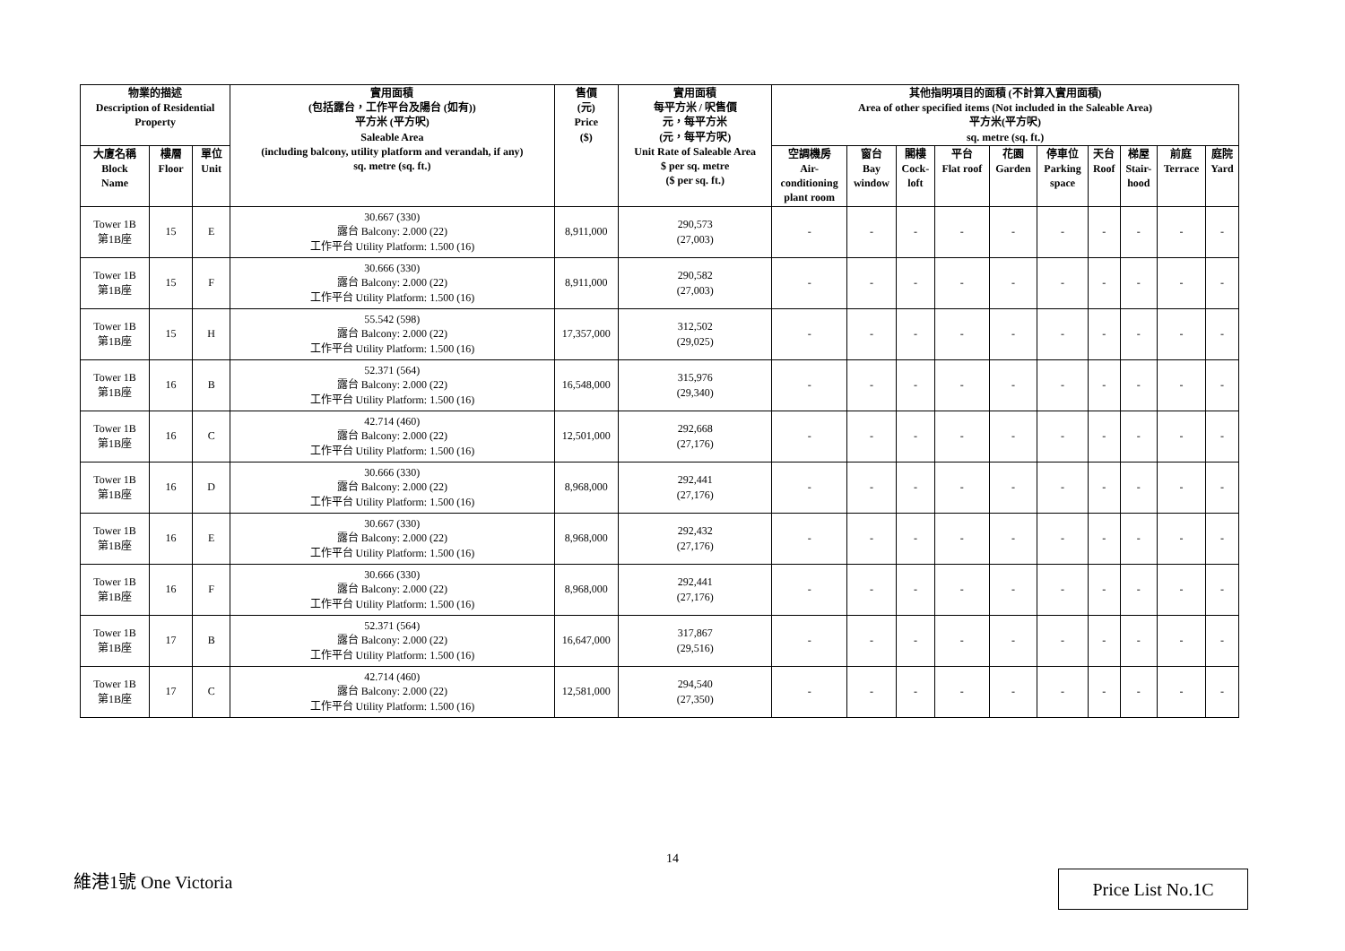| 物業的描述 Description of Residential Property | | | 實用面積 (包括露台，工作平台及陽台 (如有)) 平方米 (平方呎) Saleable Area (including balcony, utility platform and verandah, if any) sq. metre (sq. ft.) | 售價 (元) Price ($) | 實用面積 每平方米 / 呎售價 元，每平方米 (元，每平方呎) Unit Rate of Saleable Area $ per sq. metre ($ per sq. ft.) | 其他指明項目的面積 (不計算入實用面積) Area of other specified items (Not included in the Saleable Area) 平方米(平方呎) sq. metre (sq. ft.) | | | | | | | | | |
| --- | --- | --- | --- | --- | --- | --- | --- | --- | --- | --- | --- | --- | --- | --- | --- |
| 大廈名稱 Block Name | 樓層 Floor | 單位 Unit | | | | 空調機房 Air- conditioning plant room | 窗台 Bay window | 閣樓 Cock- loft | 平台 Flat roof | 花園 Garden | 停車位 Parking space | 天台 Roof | 梯屋 Stair- hood | 前庭 Terrace | 庭院 Yard |
| Tower 1B 第1B座 | 15 | E | 30.667 (330) 露台 Balcony: 2.000 (22) 工作平台 Utility Platform: 1.500 (16) | 8,911,000 | 290,573 (27,003) | - | - | - | - | - | - | - | - | - | - |
| Tower 1B 第1B座 | 15 | F | 30.666 (330) 露台 Balcony: 2.000 (22) 工作平台 Utility Platform: 1.500 (16) | 8,911,000 | 290,582 (27,003) | - | - | - | - | - | - | - | - | - | - |
| Tower 1B 第1B座 | 15 | H | 55.542 (598) 露台 Balcony: 2.000 (22) 工作平台 Utility Platform: 1.500 (16) | 17,357,000 | 312,502 (29,025) | - | - | - | - | - | - | - | - | - | - |
| Tower 1B 第1B座 | 16 | B | 52.371 (564) 露台 Balcony: 2.000 (22) 工作平台 Utility Platform: 1.500 (16) | 16,548,000 | 315,976 (29,340) | - | - | - | - | - | - | - | - | - | - |
| Tower 1B 第1B座 | 16 | C | 42.714 (460) 露台 Balcony: 2.000 (22) 工作平台 Utility Platform: 1.500 (16) | 12,501,000 | 292,668 (27,176) | - | - | - | - | - | - | - | - | - | - |
| Tower 1B 第1B座 | 16 | D | 30.666 (330) 露台 Balcony: 2.000 (22) 工作平台 Utility Platform: 1.500 (16) | 8,968,000 | 292,441 (27,176) | - | - | - | - | - | - | - | - | - | - |
| Tower 1B 第1B座 | 16 | E | 30.667 (330) 露台 Balcony: 2.000 (22) 工作平台 Utility Platform: 1.500 (16) | 8,968,000 | 292,432 (27,176) | - | - | - | - | - | - | - | - | - | - |
| Tower 1B 第1B座 | 16 | F | 30.666 (330) 露台 Balcony: 2.000 (22) 工作平台 Utility Platform: 1.500 (16) | 8,968,000 | 292,441 (27,176) | - | - | - | - | - | - | - | - | - | - |
| Tower 1B 第1B座 | 17 | B | 52.371 (564) 露台 Balcony: 2.000 (22) 工作平台 Utility Platform: 1.500 (16) | 16,647,000 | 317,867 (29,516) | - | - | - | - | - | - | - | - | - | - |
| Tower 1B 第1B座 | 17 | C | 42.714 (460) 露台 Balcony: 2.000 (22) 工作平台 Utility Platform: 1.500 (16) | 12,581,000 | 294,540 (27,350) | - | - | - | - | - | - | - | - | - | - |
14
維港1號 One Victoria Price List No.1C